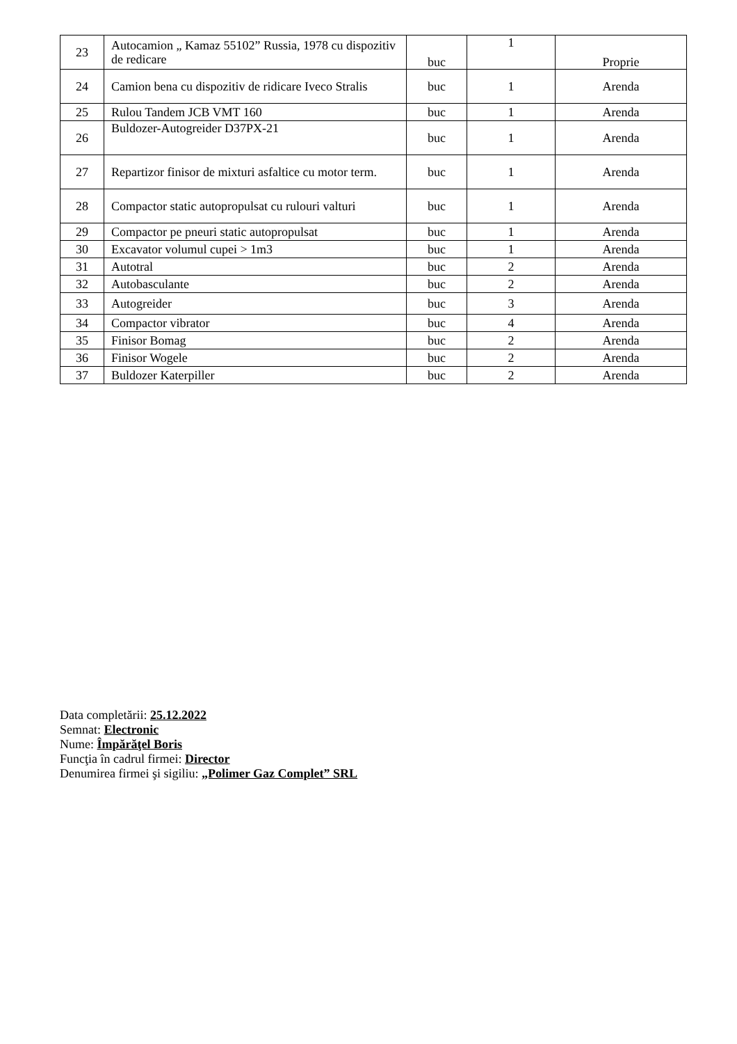| 23 | Autocamion „ Kamaz 55102” Russia, 1978 cu dispozitiv de redicare | buc | 1 | Proprie |
| 24 | Camion bena cu dispozitiv de ridicare Iveco Stralis | buc | 1 | Arenda |
| 25 | Rulou Tandem JCB VMT 160 | buc | 1 | Arenda |
| 26 | Buldozer-Autogreider D37PX-21 | buc | 1 | Arenda |
| 27 | Repartizor finisor de mixturi asfaltice cu motor term. | buc | 1 | Arenda |
| 28 | Compactor static autopropulsat cu rulouri valturi | buc | 1 | Arenda |
| 29 | Compactor pe pneuri static autopropulsat | buc | 1 | Arenda |
| 30 | Excavator volumul cupei > 1m3 | buc | 1 | Arenda |
| 31 | Autotral | buc | 2 | Arenda |
| 32 | Autobasculante | buc | 2 | Arenda |
| 33 | Autogreider | buc | 3 | Arenda |
| 34 | Compactor vibrator | buc | 4 | Arenda |
| 35 | Finisor Bomag | buc | 2 | Arenda |
| 36 | Finisor Wogele | buc | 2 | Arenda |
| 37 | Buldozer Katerpiller | buc | 2 | Arenda |
Data completării: 25.12.2022
Semnat: Electronic
Nume: Împărăţel Boris
Funcţia în cadrul firmei: Director
Denumirea firmei şi sigiliu: „Polimer Gaz Complet” SRL